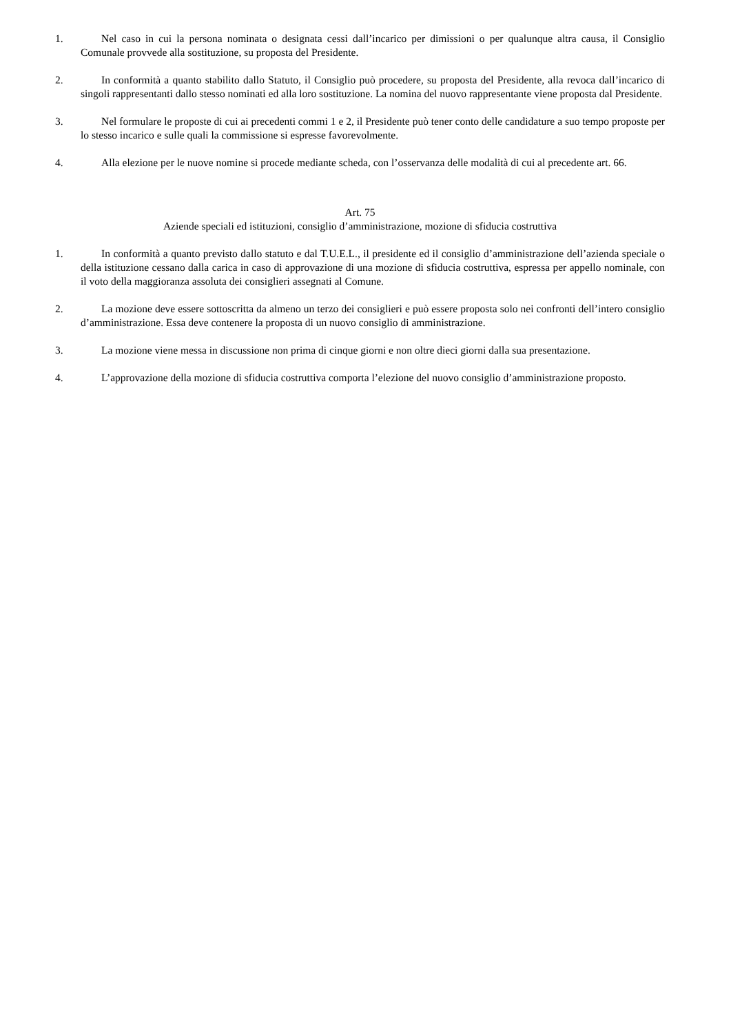1. Nel caso in cui la persona nominata o designata cessi dall’incarico per dimissioni o per qualunque altra causa, il Consiglio Comunale provvede alla sostituzione, su proposta del Presidente.
2. In conformità a quanto stabilito dallo Statuto, il Consiglio può procedere, su proposta del Presidente, alla revoca dall’incarico di singoli rappresentanti dallo stesso nominati ed alla loro sostituzione. La nomina del nuovo rappresentante viene proposta dal Presidente.
3. Nel formulare le proposte di cui ai precedenti commi 1 e 2, il Presidente può tener conto delle candidature a suo tempo proposte per lo stesso incarico e sulle quali la commissione si espresse favorevolmente.
4. Alla elezione per le nuove nomine si procede mediante scheda, con l’osservanza delle modalità di cui al precedente art. 66.
Art. 75
Aziende speciali ed istituzioni, consiglio d’amministrazione, mozione di sfiducia costruttiva
1. In conformità a quanto previsto dallo statuto e dal T.U.E.L., il presidente ed il consiglio d’amministrazione dell’azienda speciale o della istituzione cessano dalla carica in caso di approvazione di una mozione di sfiducia costruttiva, espressa per appello nominale, con il voto della maggioranza assoluta dei consiglieri assegnati al Comune.
2. La mozione deve essere sottoscritta da almeno un terzo dei consiglieri e può essere proposta solo nei confronti dell’intero consiglio d’amministrazione. Essa deve contenere la proposta di un nuovo consiglio di amministrazione.
3. La mozione viene messa in discussione non prima di cinque giorni e non oltre dieci giorni dalla sua presentazione.
4. L’approvazione della mozione di sfiducia costruttiva comporta l’elezione del nuovo consiglio d’amministrazione proposto.